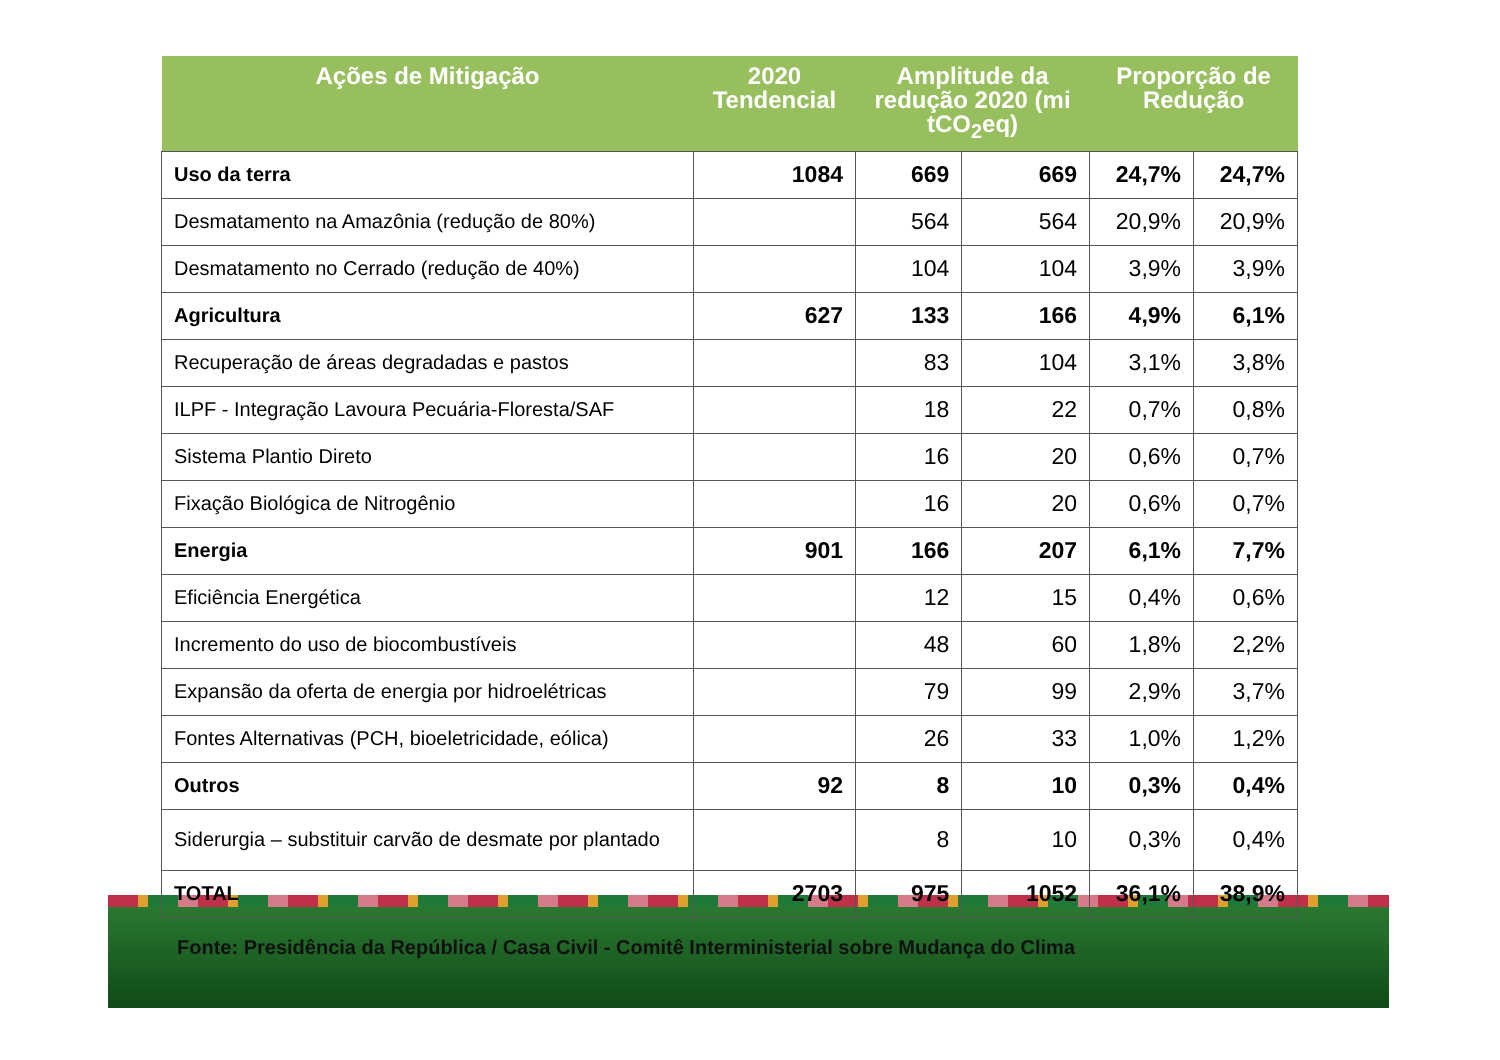| Ações de Mitigação | 2020 Tendencial | Amplitude da redução 2020 (mi tCO<sub>2</sub>eq) | | Proporção de Redução | |
| --- | --- | --- | --- | --- | --- |
| Uso da terra | 1084 | 669 | 669 | 24,7% | 24,7% |
| Desmatamento na Amazônia (redução de 80%) | | 564 | 564 | 20,9% | 20,9% |
| Desmatamento no Cerrado (redução de 40%) | | 104 | 104 | 3,9% | 3,9% |
| Agricultura | 627 | 133 | 166 | 4,9% | 6,1% |
| Recuperação de áreas degradadas e pastos | | 83 | 104 | 3,1% | 3,8% |
| ILPF - Integração Lavoura Pecuária-Floresta/SAF | | 18 | 22 | 0,7% | 0,8% |
| Sistema Plantio Direto | | 16 | 20 | 0,6% | 0,7% |
| Fixação Biológica de Nitrogênio | | 16 | 20 | 0,6% | 0,7% |
| Energia | 901 | 166 | 207 | 6,1% | 7,7% |
| Eficiência Energética | | 12 | 15 | 0,4% | 0,6% |
| Incremento do uso de biocombustíveis | | 48 | 60 | 1,8% | 2,2% |
| Expansão da oferta de energia por hidroelétricas | | 79 | 99 | 2,9% | 3,7% |
| Fontes Alternativas (PCH, bioeletricidade, eólica) | | 26 | 33 | 1,0% | 1,2% |
| Outros | 92 | 8 | 10 | 0,3% | 0,4% |
| Siderurgia – substituir carvão de desmate por plantado | | 8 | 10 | 0,3% | 0,4% |
| TOTAL | 2703 | 975 | 1052 | 36,1% | 38,9% |
Fonte: Presidência da República / Casa Civil - Comitê Interministerial sobre Mudança do Clima